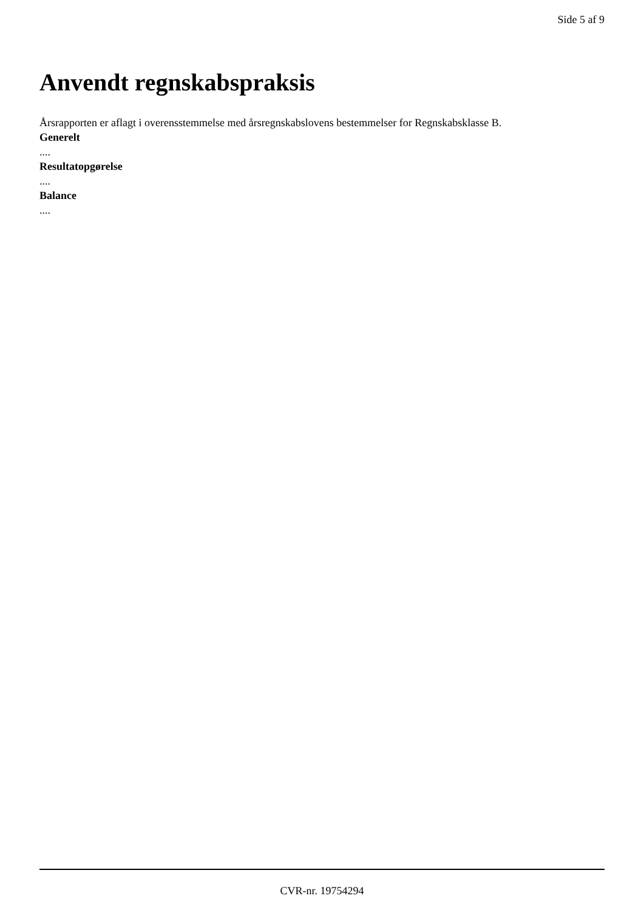Side 5 af 9
Anvendt regnskabspraksis
Årsrapporten er aflagt i overensstemmelse med årsregnskabslovens bestemmelser for Regnskabsklasse B.
Generelt
....
Resultatopgørelse
....
Balance
....
CVR-nr. 19754294